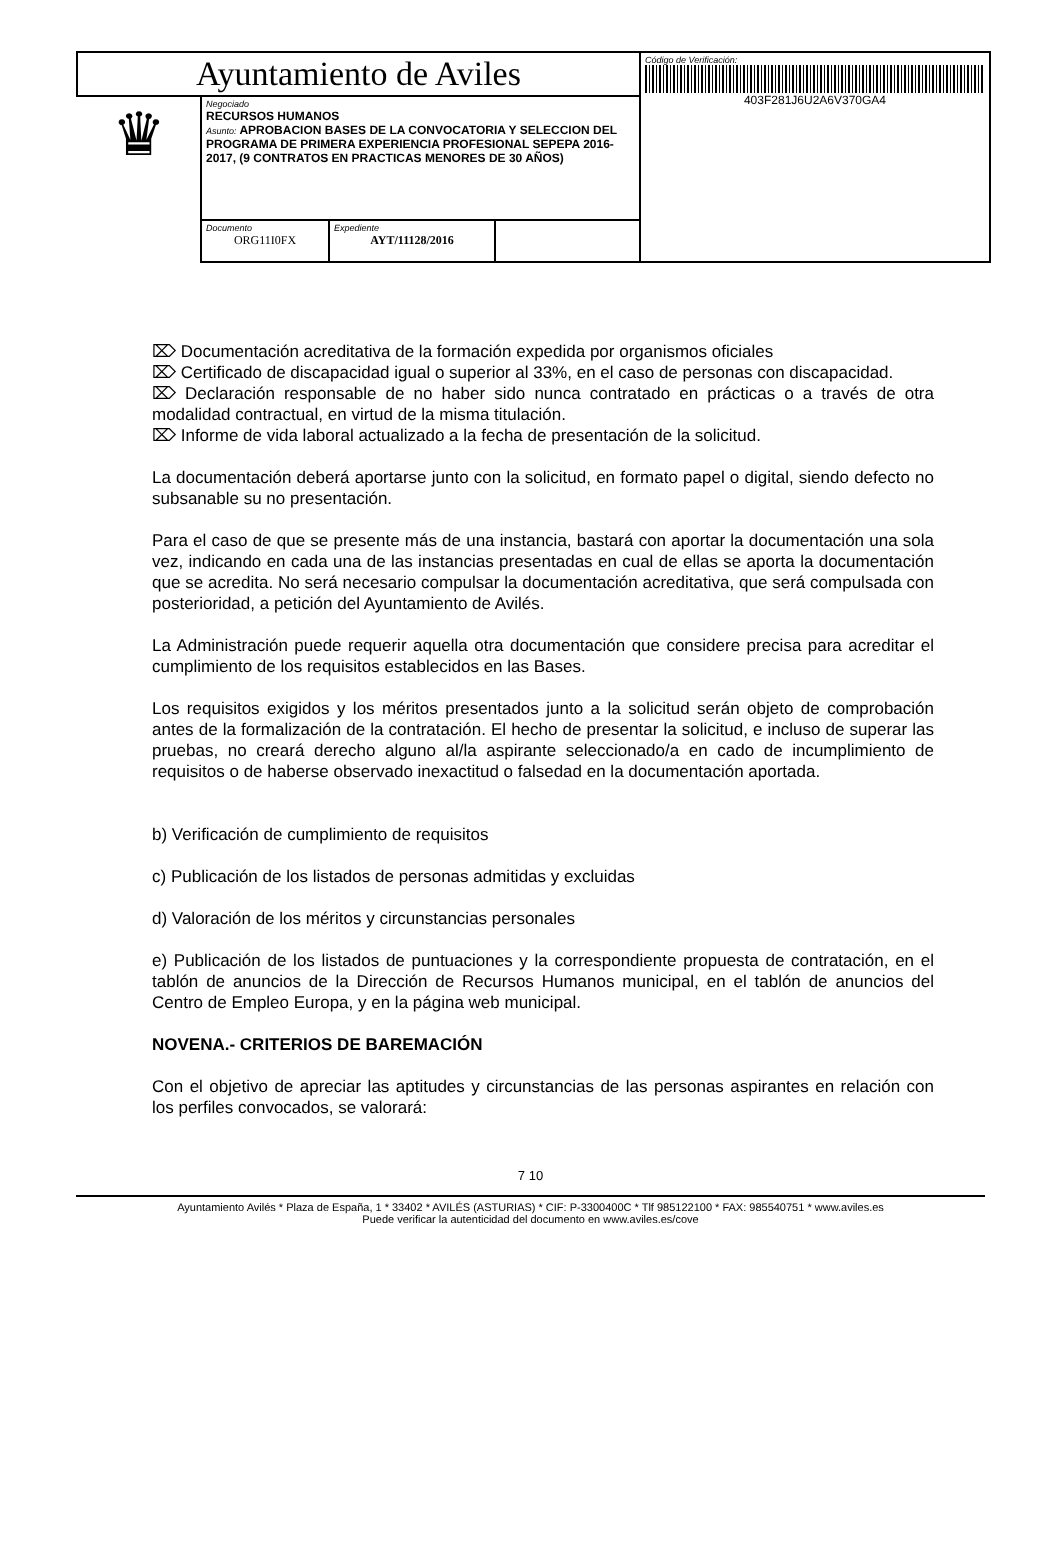| Ayuntamiento de Aviles | | | | Código de Verificación: 403F281J6U2A6V370GA4 |
| ♛ | Negociado RECURSOS HUMANOS Asunto: APROBACION BASES DE LA CONVOCATORIA Y SELECCION DEL PROGRAMA DE PRIMERA EXPERIENCIA PROFESIONAL SEPEPA 2016-2017, (9 CONTRATOS EN PRACTICAS MENORES DE 30 AÑOS) | | | |
| | Documento ORG11I0FX | Expediente AYT/11128/2016 | | |
⌦ Documentación acreditativa de la formación expedida por organismos oficiales
⌦ Certificado de discapacidad igual o superior al 33%, en el caso de personas con discapacidad.
⌦ Declaración responsable de no haber sido nunca contratado en prácticas o a través de otra modalidad contractual, en virtud de la misma titulación.
⌦ Informe de vida laboral actualizado a la fecha de presentación de la solicitud.
La documentación deberá aportarse junto con la solicitud, en formato papel o digital, siendo defecto no subsanable su no presentación.
Para el caso de que se presente más de una instancia, bastará con aportar la documentación una sola vez, indicando en cada una de las instancias presentadas en cual de ellas se aporta la documentación que se acredita. No será necesario compulsar la documentación acreditativa, que será compulsada con posterioridad, a petición del Ayuntamiento de Avilés.
La Administración puede requerir aquella otra documentación que considere precisa para acreditar el cumplimiento de los requisitos establecidos en las Bases.
Los requisitos exigidos y los méritos presentados junto a la solicitud serán objeto de comprobación antes de la formalización de la contratación. El hecho de presentar la solicitud, e incluso de superar las pruebas, no creará derecho alguno al/la aspirante seleccionado/a en cado de incumplimiento de requisitos o de haberse observado inexactitud o falsedad en la documentación aportada.
b) Verificación de cumplimiento de requisitos
c) Publicación de los listados de personas admitidas y excluidas
d) Valoración de los méritos y circunstancias personales
e) Publicación de los listados de puntuaciones y la correspondiente propuesta de contratación, en el tablón de anuncios de la Dirección de Recursos Humanos municipal, en el tablón de anuncios del Centro de Empleo Europa, y en la página web municipal.
NOVENA.- CRITERIOS DE BAREMACIÓN
Con el objetivo de apreciar las aptitudes y circunstancias de las personas aspirantes en relación con los perfiles convocados, se valorará:
7 10
Ayuntamiento Avilés * Plaza de España, 1 * 33402 * AVILÉS (ASTURIAS) * CIF: P-3300400C * Tlf 985122100 * FAX: 985540751 * www.aviles.es
Puede verificar la autenticidad del documento en www.aviles.es/cove